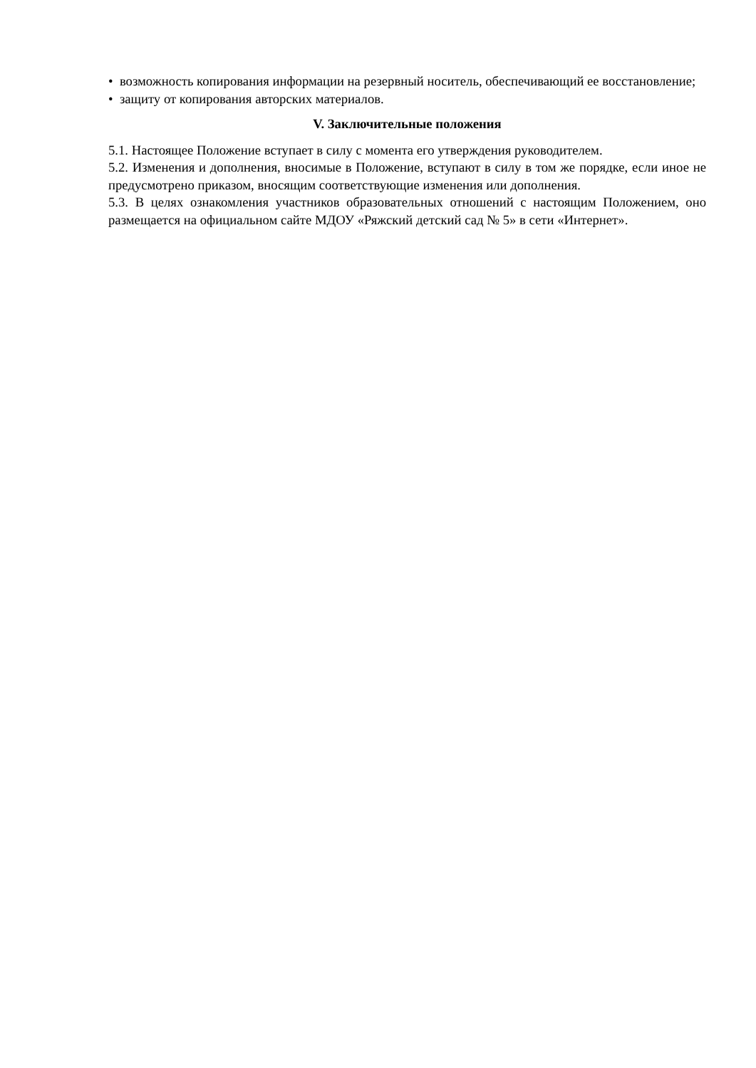• возможность копирования информации на резервный носитель, обеспечивающий ее восстановление;
• защиту от копирования авторских материалов.
V. Заключительные положения
5.1. Настоящее Положение вступает в силу с момента его утверждения руководителем.
5.2. Изменения и дополнения, вносимые в Положение, вступают в силу в том же порядке, если иное не предусмотрено приказом, вносящим соответствующие изменения или дополнения.
5.3. В целях ознакомления участников образовательных отношений с настоящим Положением, оно размещается на официальном сайте МДОУ «Ряжский детский сад № 5» в сети «Интернет».